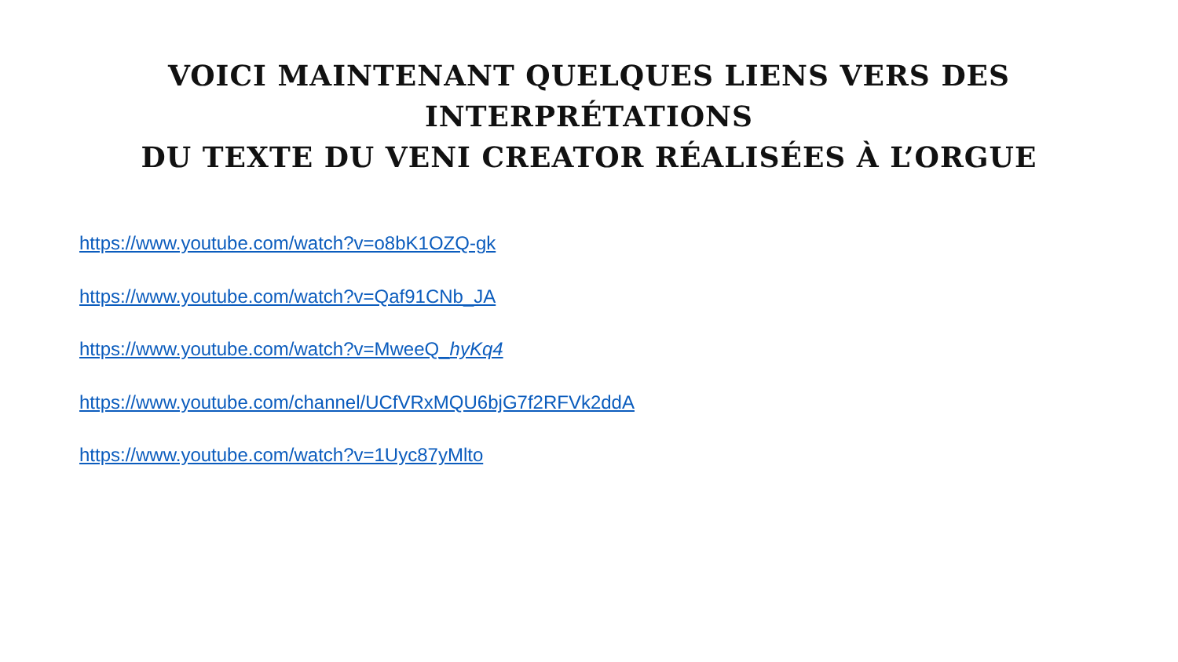VOICI MAINTENANT QUELQUES LIENS VERS DES INTERPRÉTATIONS
DU TEXTE DU VENI CREATOR RÉALISÉES À L’ORGUE
https://www.youtube.com/watch?v=o8bK1OZQ-gk
https://www.youtube.com/watch?v=Qaf91CNb_JA
https://www.youtube.com/watch?v=MweeQ_hyKq4
https://www.youtube.com/channel/UCfVRxMQU6bjG7f2RFVk2ddA
https://www.youtube.com/watch?v=1Uyc87yMlto